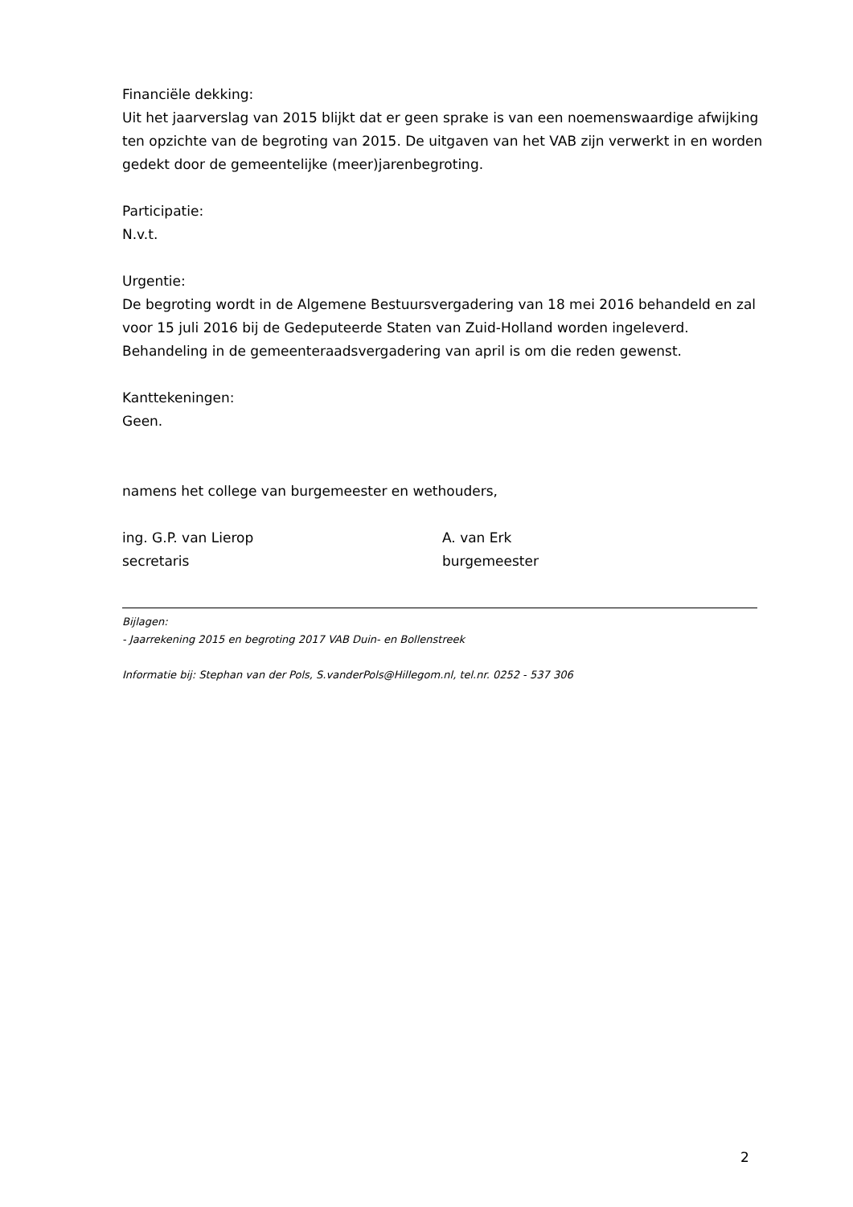Financiële dekking:
Uit het jaarverslag van 2015 blijkt dat er geen sprake is van een noemenswaardige afwijking ten opzichte van de begroting van 2015. De uitgaven van het VAB zijn verwerkt in en worden gedekt door de gemeentelijke (meer)jarenbegroting.
Participatie:
N.v.t.
Urgentie:
De begroting wordt in de Algemene Bestuursvergadering van 18 mei 2016 behandeld en zal voor 15 juli 2016 bij de Gedeputeerde Staten van Zuid-Holland worden ingeleverd. Behandeling in de gemeenteraadsvergadering van april is om die reden gewenst.
Kanttekeningen:
Geen.
namens het college van burgemeester en wethouders,
ing. G.P. van Lierop
secretaris
A. van Erk
burgemeester
Bijlagen:
- Jaarrekening 2015 en begroting 2017 VAB Duin- en Bollenstreek
Informatie bij: Stephan van der Pols, S.vanderPols@Hillegom.nl, tel.nr. 0252 - 537 306
2